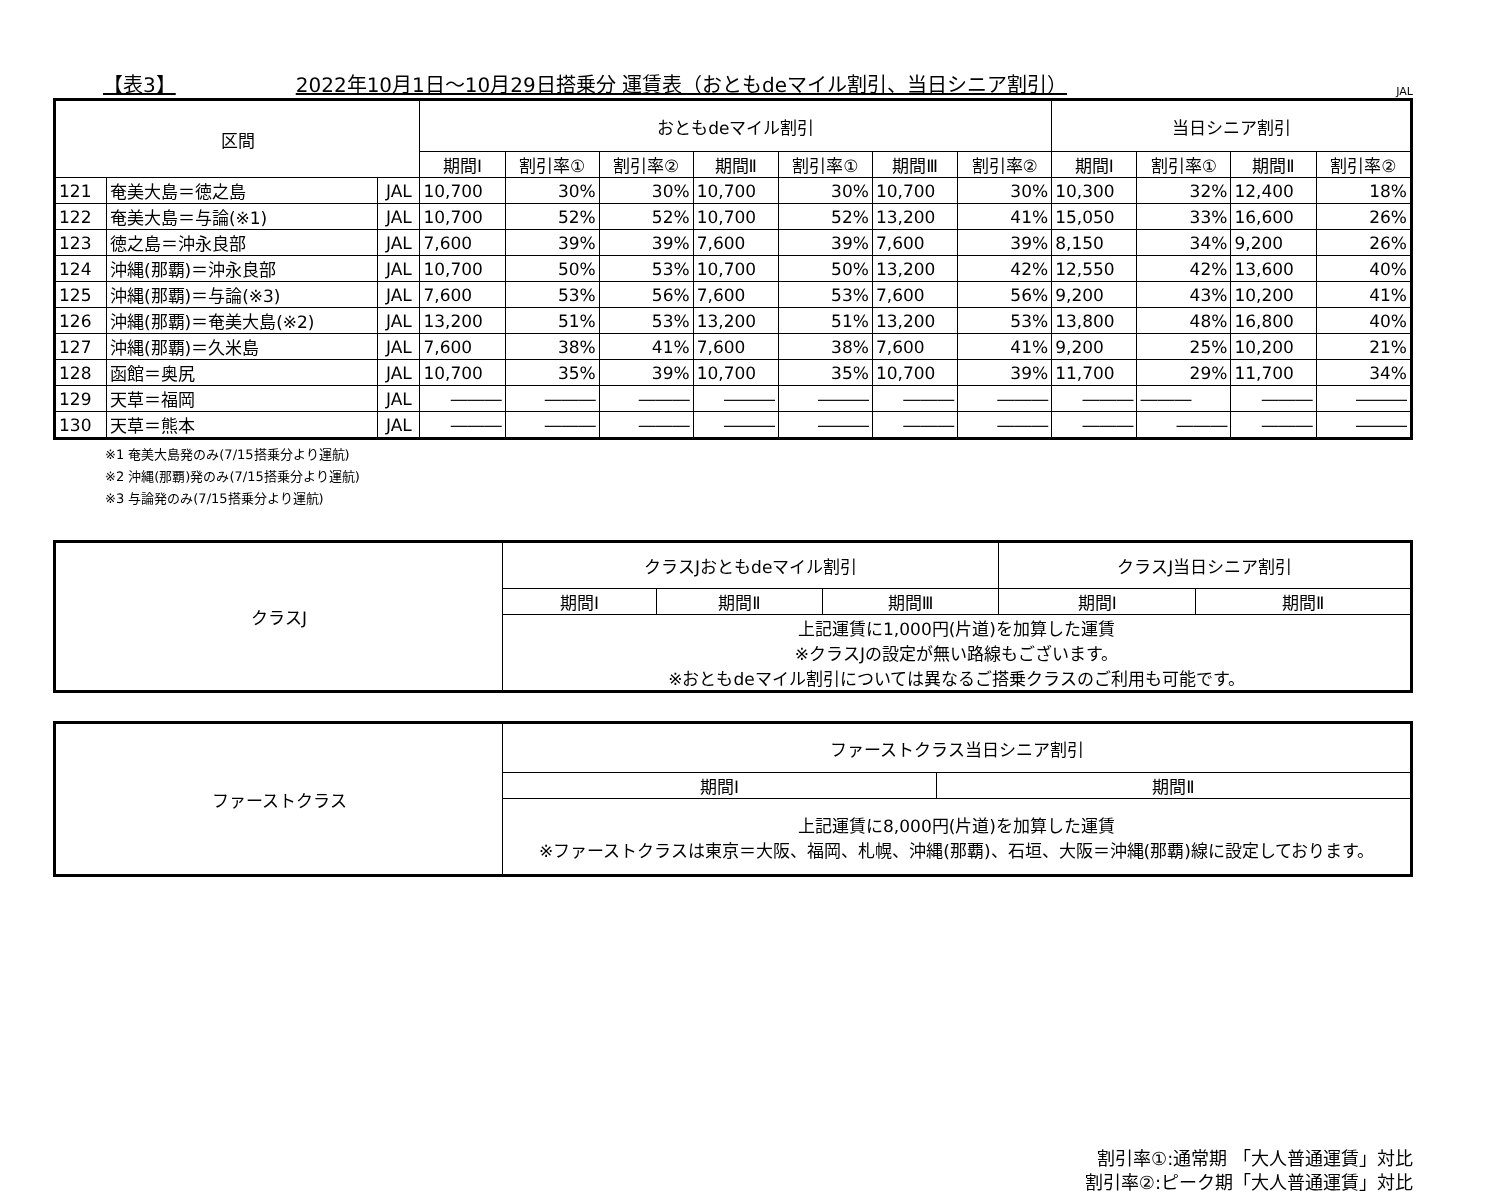【表3】 2022年10月1日～10月29日搭乗分 運賃表（おともdeマイル割引、当日シニア割引） JAL
| 区間 | | | おともdeマイル割引 | | | | | | | 当日シニア割引 | | | |
| --- | --- | --- | --- | --- | --- | --- | --- | --- | --- | --- | --- | --- | --- |
| | | | 期間Ⅰ | 割引率① | 割引率② | 期間Ⅱ | 割引率① | 期間Ⅲ | 割引率② | 期間Ⅰ | 割引率① | 期間Ⅱ | 割引率② |
| 121 | 奄美大島＝徳之島 | JAL | 10,700 | 30% | 30% | 10,700 | 30% | 10,700 | 30% | 10,300 | 32% | 12,400 | 18% |
| 122 | 奄美大島＝与論(※1) | JAL | 10,700 | 52% | 52% | 10,700 | 52% | 13,200 | 41% | 15,050 | 33% | 16,600 | 26% |
| 123 | 徳之島＝沖永良部 | JAL | 7,600 | 39% | 39% | 7,600 | 39% | 7,600 | 39% | 8,150 | 34% | 9,200 | 26% |
| 124 | 沖縄(那覇)＝沖永良部 | JAL | 10,700 | 50% | 53% | 10,700 | 50% | 13,200 | 42% | 12,550 | 42% | 13,600 | 40% |
| 125 | 沖縄(那覇)＝与論(※3) | JAL | 7,600 | 53% | 56% | 7,600 | 53% | 7,600 | 56% | 9,200 | 43% | 10,200 | 41% |
| 126 | 沖縄(那覇)＝奄美大島(※2) | JAL | 13,200 | 51% | 53% | 13,200 | 51% | 13,200 | 53% | 13,800 | 48% | 16,800 | 40% |
| 127 | 沖縄(那覇)＝久米島 | JAL | 7,600 | 38% | 41% | 7,600 | 38% | 7,600 | 41% | 9,200 | 25% | 10,200 | 21% |
| 128 | 函館＝奥尻 | JAL | 10,700 | 35% | 39% | 10,700 | 35% | 10,700 | 39% | 11,700 | 29% | 11,700 | 34% |
| 129 | 天草＝福岡 | JAL | ――― | ――― | ――― | ――― | ――― | ――― | ――― | ――― | ――― | ――― | ――― |
| 130 | 天草＝熊本 | JAL | ――― | ――― | ――― | ――― | ――― | ――― | ――― | ――― | ――― | ――― | ――― |
※1 奄美大島発のみ(7/15搭乗分より運航)
※2 沖縄(那覇)発のみ(7/15搭乗分より運航)
※3 与論発のみ(7/15搭乗分より運航)
| クラスJ | クラスJおともdeマイル割引 | | | クラスJ当日シニア割引 | |
| | 期間Ⅰ | 期間Ⅱ | 期間Ⅲ | 期間Ⅰ | 期間Ⅱ |
| | 上記運賃に1,000円(片道)を加算した運賃 ※クラスJの設定が無い路線もございます。 ※おともdeマイル割引については異なるご搭乗クラスのご利用も可能です。 | | | | |
| ファーストクラス | ファーストクラス当日シニア割引 | |
| | 期間Ⅰ | 期間Ⅱ |
| | 上記運賃に8,000円(片道)を加算した運賃 ※ファーストクラスは東京＝大阪、福岡、札幌、沖縄(那覇)、石垣、大阪＝沖縄(那覇)線に設定しております。 | |
割引率①:通常期 「大人普通運賃」対比
割引率②:ピーク期「大人普通運賃」対比